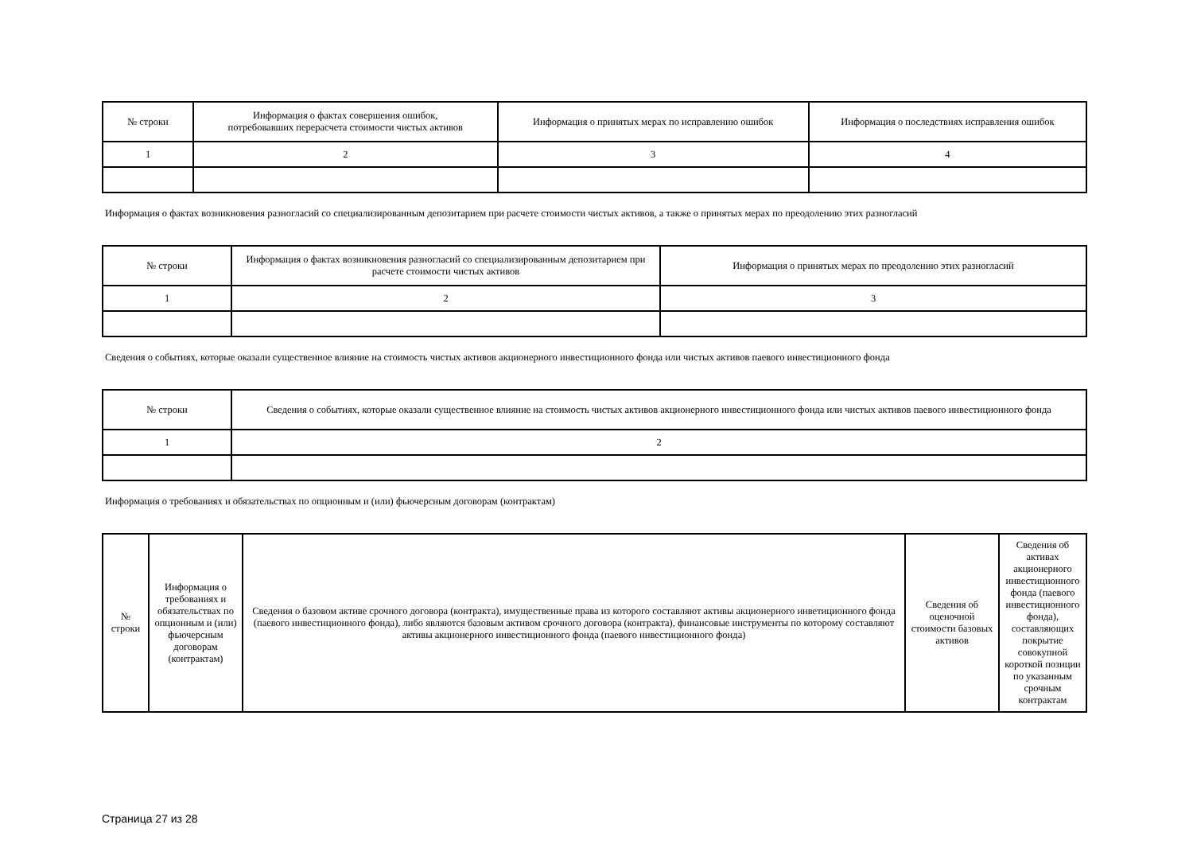| № строки | Информация о фактах совершения ошибок, потребовавших перерасчета стоимости чистых активов | Информация о принятых мерах по исправлению ошибок | Информация о последствиях исправления ошибок |
| --- | --- | --- | --- |
| 1 | 2 | 3 | 4 |
Информация о фактах возникновения разногласий со специализированным депозитарием при расчете стоимости чистых активов, а также о принятых мерах по преодолению этих разногласий
| № строки | Информация о фактах возникновения разногласий со специализированным депозитарием при расчете стоимости чистых активов | Информация о принятых мерах по преодолению этих разногласий |
| --- | --- | --- |
| 1 | 2 | 3 |
Сведения о событиях, которые оказали существенное влияние на стоимость чистых активов акционерного инвестиционного фонда или чистых активов паевого инвестиционного фонда
| № строки | Сведения о событиях, которые оказали существенное влияние на стоимость чистых активов акционерного инвестиционного фонда или чистых активов паевого инвестиционного фонда |
| --- | --- |
| 1 | 2 |
Информация о требованиях и обязательствах по опционным и (или) фьючерсным договорам (контрактам)
| № строки | Информация о требованиях и обязательствах по опционным и (или) фьючерсным договорам (контрактам) | Сведения о базовом активе срочного договора (контракта), имущественные права из которого составляют активы акционерного инветиционного фонда (паевого инвестиционного фонда), либо являются базовым активом срочного договора (контракта), финансовые инструменты по которому составляют активы акционерного инвестиционного фонда (паевого инвестиционного фонда) | Сведения об оценочной стоимости базовых активов | Сведения об активах акционерного инвестиционного фонда (паевого инвестиционного фонда), составляющих покрытие совокупной короткой позиции по указанным срочным контрактам |
| --- | --- | --- | --- | --- |
Страница 27 из 28